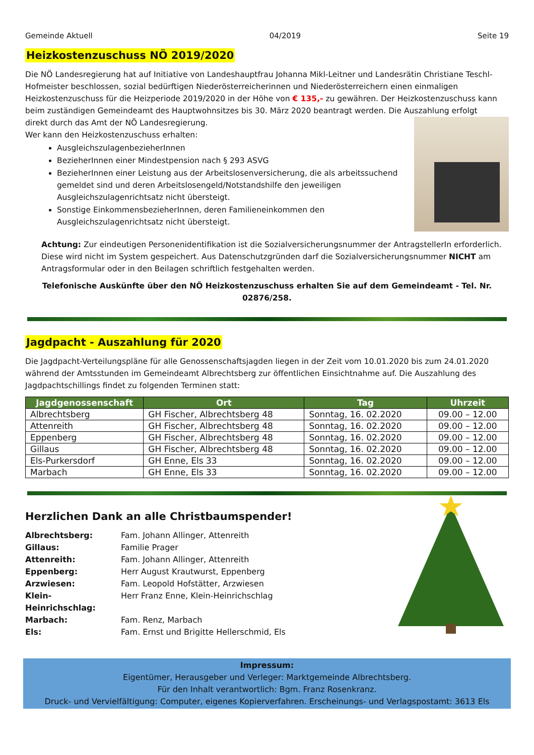Gemeinde Aktuell 04/2019 Seite 19
Heizkostenzuschuss NÖ 2019/2020
Die NÖ Landesregierung hat auf Initiative von Landeshauptfrau Johanna Mikl-Leitner und Landesrätin Christiane Teschl-Hofmeister beschlossen, sozial bedürftigen Niederösterreicherinnen und Niederösterreichern einen einmaligen Heizkostenzuschuss für die Heizperiode 2019/2020 in der Höhe von € 135,- zu gewähren. Der Heizkostenzuschuss kann beim zuständigen Gemeindeamt des Hauptwohnsitzes bis 30. März 2020 beantragt werden. Die Auszahlung erfolgt
direkt durch das Amt der NÖ Landesregierung.
Wer kann den Heizkostenzuschuss erhalten:
AusgleichszulagenbezieherInnen
BezieherInnen einer Mindestpension nach § 293 ASVG
BezieherInnen einer Leistung aus der Arbeitslosenversicherung, die als arbeitssuchend gemeldet sind und deren Arbeitslosengeld/Notstandshilfe den jeweiligen Ausgleichszulagenrichtsatz nicht übersteigt.
Sonstige EinkommensbezieherInnen, deren Familieneinkommen den Ausgleichszulagenrichtsatz nicht übersteigt.
Achtung: Zur eindeutigen Personenidentifikation ist die Sozialversicherungsnummer der AntragstellerIn erforderlich. Diese wird nicht im System gespeichert. Aus Datenschutzgründen darf die Sozialversicherungsnummer NICHT am Antragsformular oder in den Beilagen schriftlich festgehalten werden.
Telefonische Auskünfte über den NÖ Heizkostenzuschuss erhalten Sie auf dem Gemeindeamt - Tel. Nr. 02876/258.
Jagdpacht - Auszahlung für 2020
Die Jagdpacht-Verteilungspläne für alle Genossenschaftsjagden liegen in der Zeit vom 10.01.2020 bis zum 24.01.2020 während der Amtsstunden im Gemeindeamt Albrechtsberg zur öffentlichen Einsichtnahme auf. Die Auszahlung des Jagdpachtschillings findet zu folgenden Terminen statt:
| Jagdgenossenschaft | Ort | Tag | Uhrzeit |
| --- | --- | --- | --- |
| Albrechtsberg | GH Fischer, Albrechtsberg 48 | Sonntag, 16. 02.2020 | 09.00 – 12.00 |
| Attenreith | GH Fischer, Albrechtsberg 48 | Sonntag, 16. 02.2020 | 09.00 – 12.00 |
| Eppenberg | GH Fischer, Albrechtsberg 48 | Sonntag, 16. 02.2020 | 09.00 – 12.00 |
| Gillaus | GH Fischer, Albrechtsberg 48 | Sonntag, 16. 02.2020 | 09.00 – 12.00 |
| Els-Purkersdorf | GH Enne, Els 33 | Sonntag, 16. 02.2020 | 09.00 – 12.00 |
| Marbach | GH Enne, Els 33 | Sonntag, 16. 02.2020 | 09.00 – 12.00 |
Herzlichen Dank an alle Christbaumspender!
Albrechtsberg: Fam. Johann Allinger, Attenreith Gillaus: Familie Prager Attenreith: Fam. Johann Allinger, Attenreith Eppenberg: Herr August Krautwurst, Eppenberg Arzwiesen: Fam. Leopold Hofstätter, Arzwiesen Klein-Heinrichschlag: Herr Franz Enne, Klein-Heinrichschlag Marbach: Fam. Renz, Marbach Els: Fam. Ernst und Brigitte Hellerschmid, Els
Impressum:
Eigentümer, Herausgeber und Verleger: Marktgemeinde Albrechtsberg.
Für den Inhalt verantwortlich: Bgm. Franz Rosenkranz.
Druck- und Vervielfältigung: Computer, eigenes Kopierverfahren. Erscheinungs- und Verlagspostamt: 3613 Els